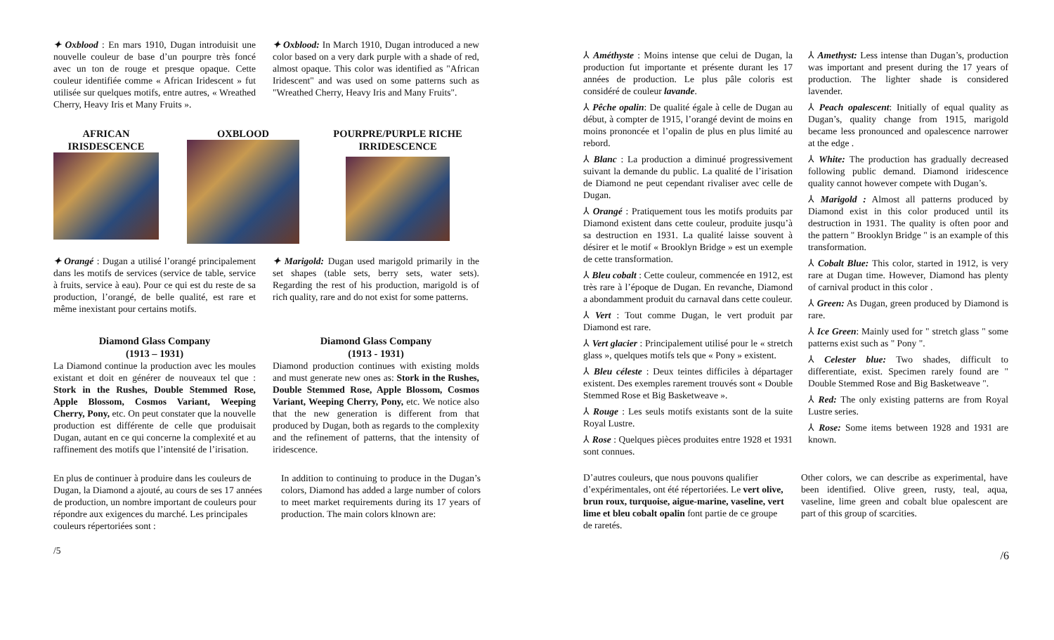✦ Oxblood : En mars 1910, Dugan introduisit une nouvelle couleur de base d’un pourpre très foncé avec un ton de rouge et presque opaque. Cette couleur identifiée comme « African Iridescent » fut utilisée sur quelques motifs, entre autres, « Wreathed Cherry, Heavy Iris et Many Fruits ».
✦ Oxblood: In March 1910, Dugan introduced a new color based on a very dark purple with a shade of red, almost opaque. This color was identified as "African Iridescent" and was used on some patterns such as "Wreathed Cherry, Heavy Iris and Many Fruits".
AFRICAN IRISDESCENCE
OXBLOOD POURPRE/PURPLE RICHE IRRIDESCENCE
✦ Orangé : Dugan a utilisé l’orangé principalement dans les motifs de services (service de table, service à fruits, service à eau). Pour ce qui est du reste de sa production, l’orangé, de belle qualité, est rare et même inexistant pour certains motifs.
✦ Marigold: Dugan used marigold primarily in the set shapes (table sets, berry sets, water sets). Regarding the rest of his production, marigold is of rich quality, rare and do not exist for some patterns.
Diamond Glass Company
(1913 – 1931)
La Diamond continue la production avec les moules existant et doit en générer de nouveaux tel que : Stork in the Rushes, Double Stemmed Rose, Apple Blossom, Cosmos Variant, Weeping Cherry, Pony, etc. On peut constater que la nouvelle production est différente de celle que produisait Dugan, autant en ce qui concerne la complexité et au raffinement des motifs que l’intensité de l’irisation.
Diamond Glass Company
(1913 - 1931)
Diamond production continues with existing molds and must generate new ones as: Stork in the Rushes, Double Stemmed Rose, Apple Blossom, Cosmos Variant, Weeping Cherry, Pony, etc. We notice also that the new generation is different from that produced by Dugan, both as regards to the complexity and the refinement of patterns, that the intensity of iridescence.
En plus de continuer à produire dans les couleurs de Dugan, la Diamond a ajouté, au cours de ses 17 années de production, un nombre important de couleurs pour répondre aux exigences du marché. Les principales couleurs répertoriées sont :
In addition to continuing to produce in the Dugan’s colors, Diamond has added a large number of colors to meet market requirements during its 17 years of production. The main colors klnown are:
/5
⅄ Améthyste : Moins intense que celui de Dugan, la production fut importante et présente durant les 17 années de production. Le plus pâle coloris est considéré de couleur lavande.
⅄ Pêche opalin: De qualité égale à celle de Dugan au début, à compter de 1915, l’orangé devint de moins en moins prononcée et l’opalin de plus en plus limité au rebord.
⅄ Blanc : La production a diminué progressivement suivant la demande du public. La qualité de l’irisation de Diamond ne peut cependant rivaliser avec celle de Dugan.
⅄ Orangé : Pratiquement tous les motifs produits par Diamond existent dans cette couleur, produite jusqu’à sa destruction en 1931. La qualité laisse souvent à désirer et le motif « Brooklyn Bridge » est un exemple de cette transformation.
⅄ Bleu cobalt : Cette couleur, commencée en 1912, est très rare à l’époque de Dugan. En revanche, Diamond a abondamment produit du carnaval dans cette couleur.
⅄ Vert : Tout comme Dugan, le vert produit par Diamond est rare.
⅄ Vert glacier : Principalement utilisé pour le « stretch glass », quelques motifs tels que « Pony » existent.
⅄ Bleu céleste : Deux teintes difficiles à départager existent. Des exemples rarement trouvés sont « Double Stemmed Rose et Big Basketweave ».
⅄ Rouge : Les seuls motifs existants sont de la suite Royal Lustre.
⅄ Rose : Quelques pièces produites entre 1928 et 1931 sont connues.
⅄ Amethyst: Less intense than Dugan’s, production was important and present during the 17 years of production. The lighter shade is considered lavender.
⅄ Peach opalescent: Initially of equal quality as Dugan’s, quality change from 1915, marigold became less pronounced and opalescence narrower at the edge .
⅄ White: The production has gradually decreased following public demand. Diamond iridescence quality cannot however compete with Dugan’s.
⅄ Marigold : Almost all patterns produced by Diamond exist in this color produced until its destruction in 1931. The quality is often poor and the pattern " Brooklyn Bridge " is an example of this transformation.
⅄ Cobalt Blue: This color, started in 1912, is very rare at Dugan time. However, Diamond has plenty of carnival product in this color .
⅄ Green: As Dugan, green produced by Diamond is rare.
⅄ Ice Green: Mainly used for " stretch glass " some patterns exist such as " Pony ".
⅄ Celester blue: Two shades, difficult to differentiate, exist. Specimen rarely found are " Double Stemmed Rose and Big Basketweave ".
⅄ Red: The only existing patterns are from Royal Lustre series.
⅄ Rose: Some items between 1928 and 1931 are known.
D’autres couleurs, que nous pouvons qualifier d’expérimentales, ont été répertoriées. Le vert olive, brun roux, turquoise, aigue-marine, vaseline, vert lime et bleu cobalt opalin font partie de ce groupe de raretés.
Other colors, we can describe as experimental, have been identified. Olive green, rusty, teal, aqua, vaseline, lime green and cobalt blue opalescent are part of this group of scarcities.
/6